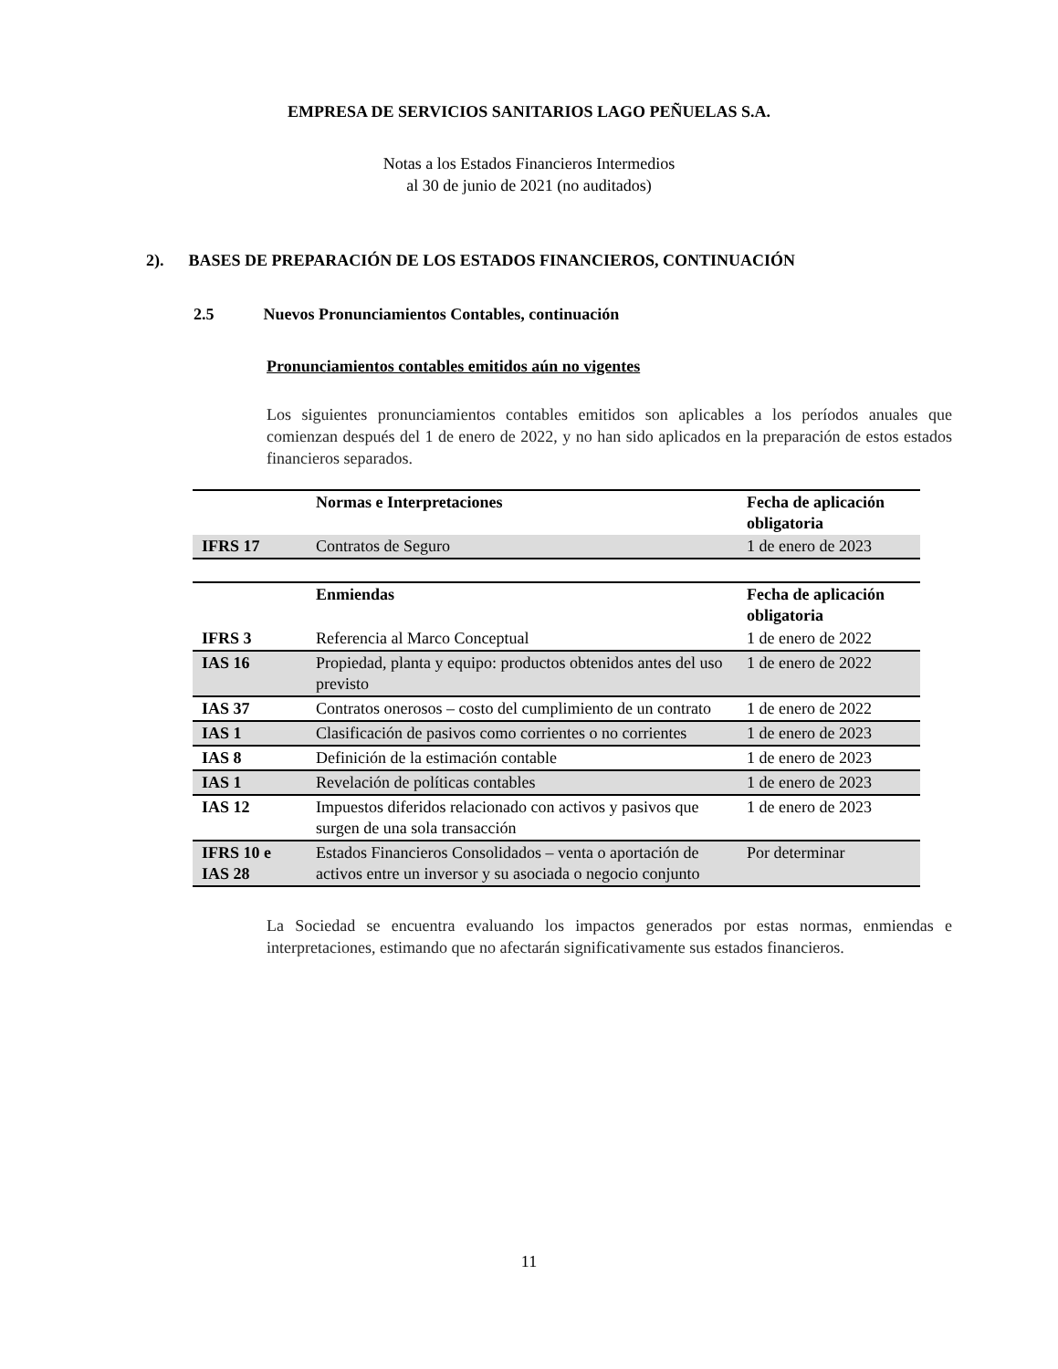EMPRESA DE SERVICIOS SANITARIOS LAGO PEÑUELAS S.A.
Notas a los Estados Financieros Intermedios
al 30 de junio de 2021 (no auditados)
2). BASES DE PREPARACIÓN DE LOS ESTADOS FINANCIEROS, CONTINUACIÓN
2.5 Nuevos Pronunciamientos Contables, continuación
Pronunciamientos contables emitidos aún no vigentes
Los siguientes pronunciamientos contables emitidos son aplicables a los períodos anuales que comienzan después del 1 de enero de 2022, y no han sido aplicados en la preparación de estos estados financieros separados.
| | Normas e Interpretaciones | Fecha de aplicación obligatoria |
| --- | --- | --- |
| IFRS 17 | Contratos de Seguro | 1 de enero de 2023 |
| | Enmiendas | Fecha de aplicación obligatoria |
| --- | --- | --- |
| IFRS 3 | Referencia al Marco Conceptual | 1 de enero de 2022 |
| IAS 16 | Propiedad, planta y equipo: productos obtenidos antes del uso previsto | 1 de enero de 2022 |
| IAS 37 | Contratos onerosos – costo del cumplimiento de un contrato | 1 de enero de 2022 |
| IAS 1 | Clasificación de pasivos como corrientes o no corrientes | 1 de enero de 2023 |
| IAS 8 | Definición de la estimación contable | 1 de enero de 2023 |
| IAS 1 | Revelación de políticas contables | 1 de enero de 2023 |
| IAS 12 | Impuestos diferidos relacionado con activos y pasivos que surgen de una sola transacción | 1 de enero de 2023 |
| IFRS 10 e IAS 28 | Estados Financieros Consolidados – venta o aportación de activos entre un inversor y su asociada o negocio conjunto | Por determinar |
La Sociedad se encuentra evaluando los impactos generados por estas normas, enmiendas e interpretaciones, estimando que no afectarán significativamente sus estados financieros.
11